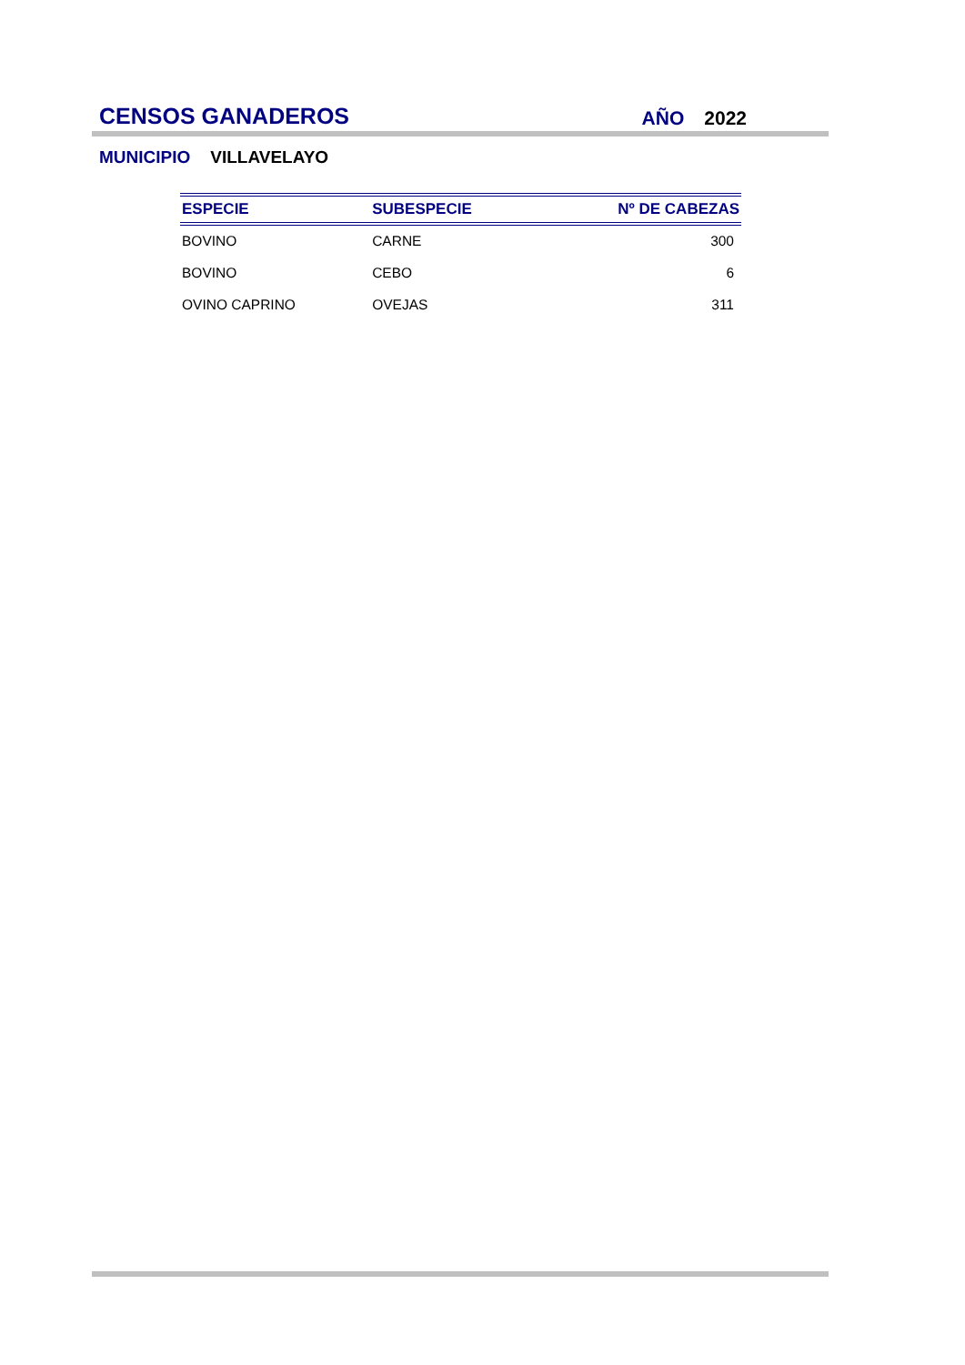CENSOS GANADEROS AÑO 2022
MUNICIPIO VILLAVELAYO
| ESPECIE | SUBESPECIE | Nº DE CABEZAS |
| --- | --- | --- |
| BOVINO | CARNE | 300 |
| BOVINO | CEBO | 6 |
| OVINO CAPRINO | OVEJAS | 311 |